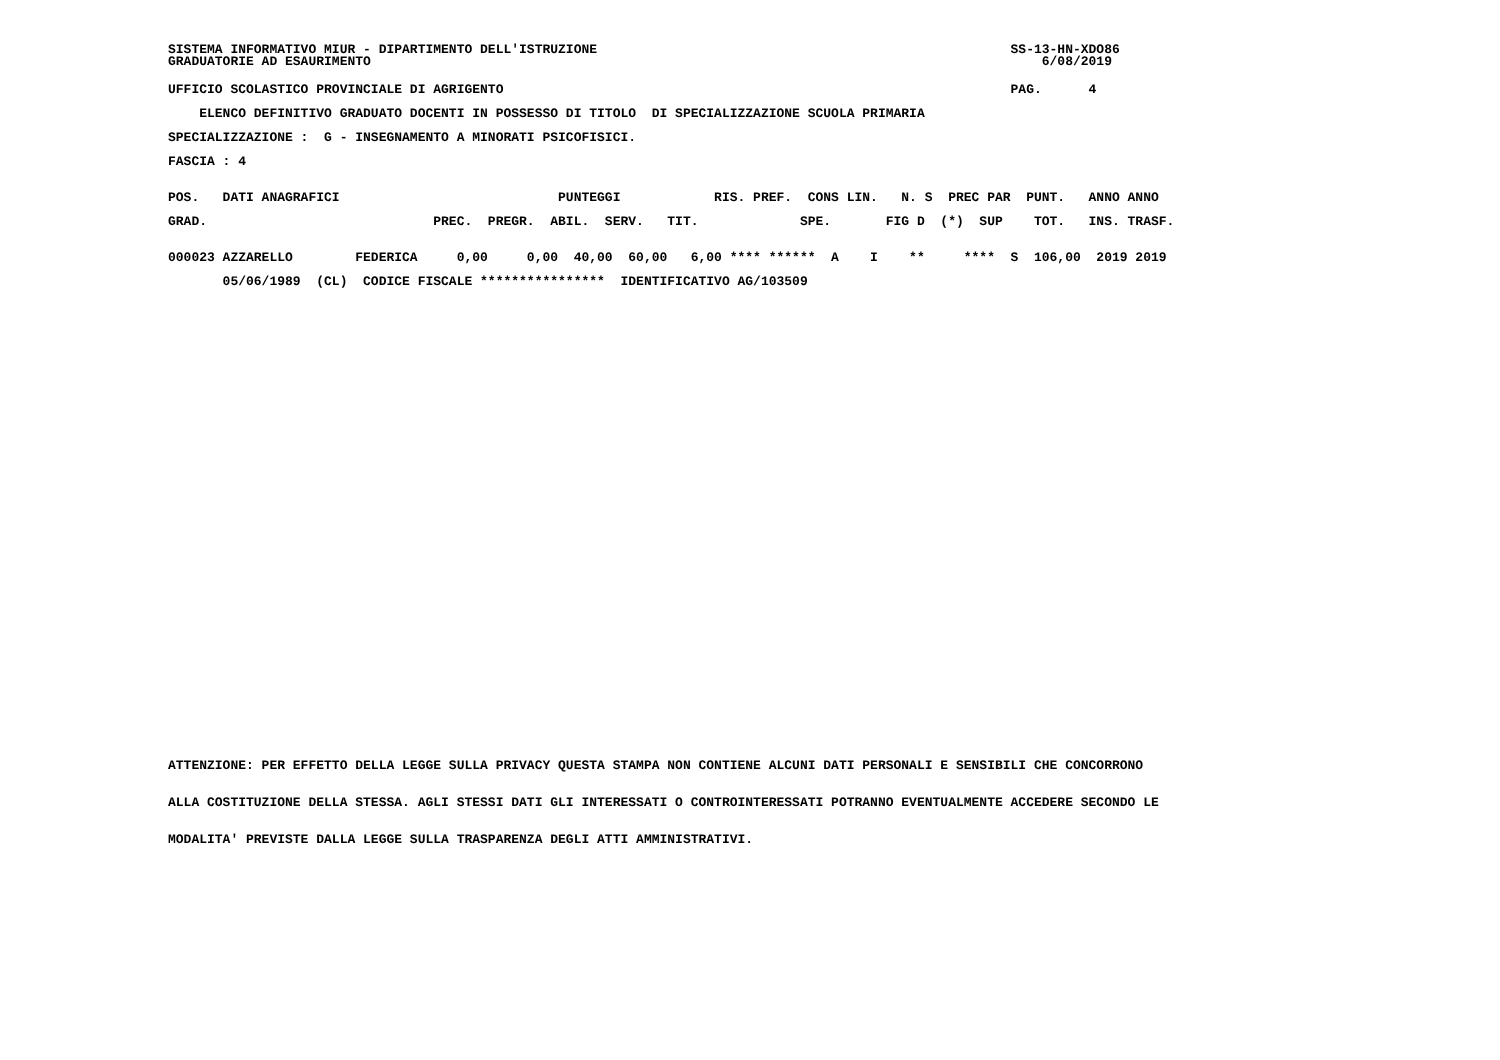SISTEMA INFORMATIVO MIUR - DIPARTIMENTO DELL'ISTRUZIONE                                                     SS-13-HN-XDO86
GRADUATORIE AD ESAURIMENTO                                                                                      6/08/2019
UFFICIO SCOLASTICO PROVINCIALE DI AGRIGENTO                                                                 PAG.      4
    ELENCO DEFINITIVO GRADUATO DOCENTI IN POSSESSO DI TITOLO  DI SPECIALIZZAZIONE SCUOLA PRIMARIA
SPECIALIZZAZIONE :  G - INSEGNAMENTO A MINORATI PSICOFISICI.
FASCIA : 4
POS.   DATI ANAGRAFICI                            PUNTEGGI            RIS. PREF.  CONS LIN.   N. S  PREC PAR  PUNT.   ANNO ANNO
GRAD.                             PREC.  PREGR.  ABIL.  SERV.   TIT.             SPE.       FIG D  (*)  SUP    TOT.   INS. TRASF.
000023 AZZARELLO        FEDERICA     0,00     0,00  40,00  60,00   6,00 **** ******  A    I    **     ****  S  106,00  2019 2019
       05/06/1989  (CL)  CODICE FISCALE ****************  IDENTIFICATIVO AG/103509
ATTENZIONE: PER EFFETTO DELLA LEGGE SULLA PRIVACY QUESTA STAMPA NON CONTIENE ALCUNI DATI PERSONALI E SENSIBILI CHE CONCORRONO
ALLA COSTITUZIONE DELLA STESSA. AGLI STESSI DATI GLI INTERESSATI O CONTROINTERESSATI POTRANNO EVENTUALMENTE ACCEDERE SECONDO LE
MODALITA' PREVISTE DALLA LEGGE SULLA TRASPARENZA DEGLI ATTI AMMINISTRATIVI.